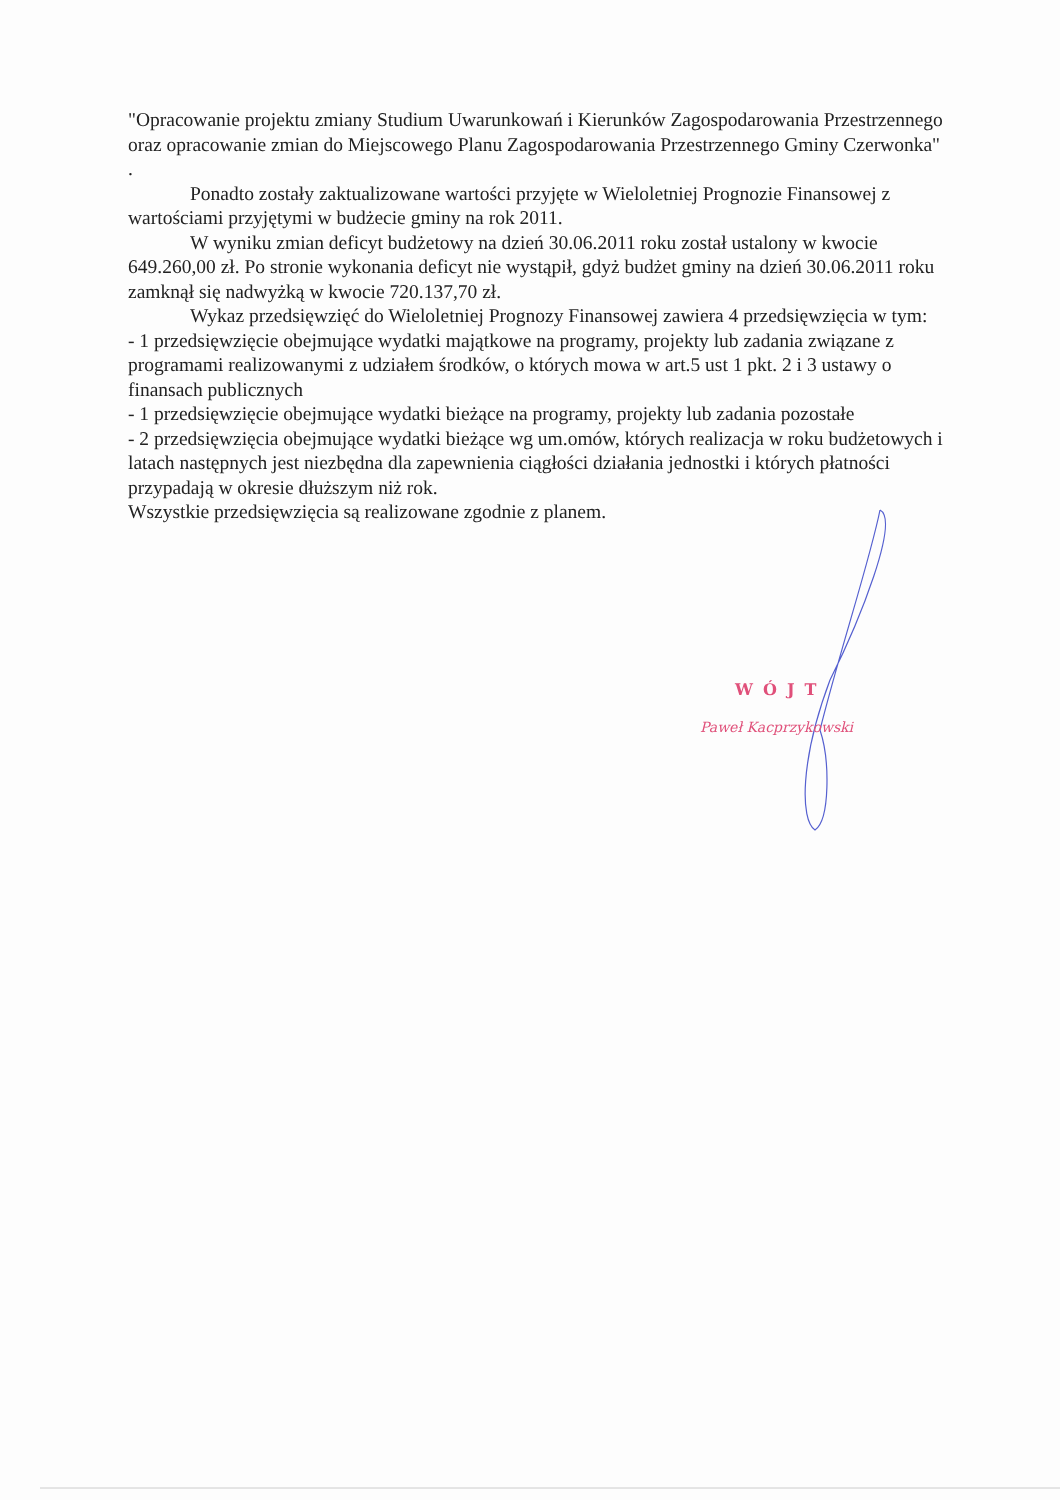"Opracowanie projektu zmiany Studium Uwarunkowań i Kierunków Zagospodarowania Przestrzennego oraz opracowanie zmian do Miejscowego Planu Zagospodarowania Przestrzennego Gminy Czerwonka" .
Ponadto zostały zaktualizowane wartości przyjęte w Wieloletniej Prognozie Finansowej z wartościami przyjętymi w budżecie gminy na rok 2011.
W wyniku zmian deficyt budżetowy na dzień 30.06.2011 roku został ustalony w kwocie 649.260,00 zł. Po stronie wykonania deficyt nie wystąpił, gdyż budżet gminy na dzień 30.06.2011 roku zamknął się nadwyżką w kwocie 720.137,70 zł.
Wykaz przedsięwzięć do Wieloletniej Prognozy Finansowej zawiera 4 przedsięwzięcia w tym:
- 1 przedsięwzięcie obejmujące wydatki majątkowe na programy, projekty lub zadania związane z programami realizowanymi z udziałem środków, o których mowa w art.5 ust 1 pkt. 2 i 3 ustawy o finansach publicznych
- 1 przedsięwzięcie obejmujące wydatki bieżące na programy, projekty lub zadania pozostałe
- 2 przedsięwzięcia obejmujące wydatki bieżące wg um.omów, których realizacja w roku budżetowych i latach następnych jest niezbędna dla zapewnienia ciągłości działania jednostki i których płatności przypadają w okresie dłuższym niż rok.
Wszystkie przedsięwzięcia są realizowane zgodnie z planem.
WÓJT
Paweł Kacprzykowski